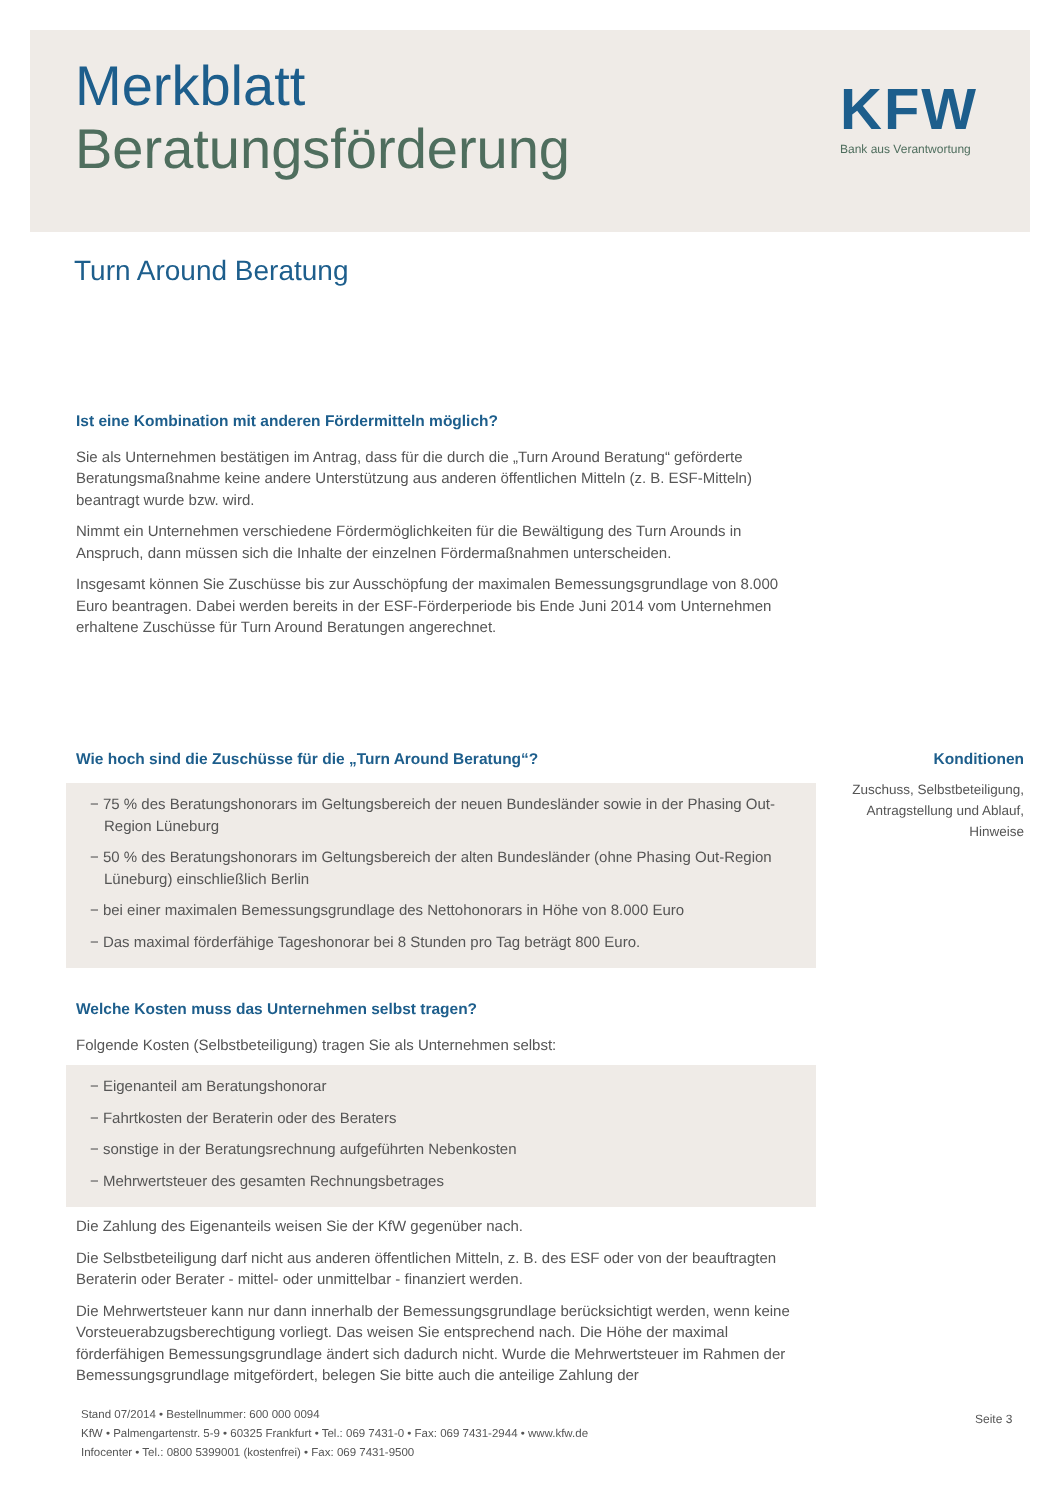Merkblatt
Beratungsförderung
KFW
Bank aus Verantwortung
Turn Around Beratung
Ist eine Kombination mit anderen Fördermitteln möglich?
Sie als Unternehmen bestätigen im Antrag, dass für die durch die „Turn Around Beratung“ geförderte Beratungsmaßnahme keine andere Unterstützung aus anderen öffentlichen Mitteln (z. B. ESF-Mitteln) beantragt wurde bzw. wird.
Nimmt ein Unternehmen verschiedene Fördermöglichkeiten für die Bewältigung des Turn Arounds in Anspruch, dann müssen sich die Inhalte der einzelnen Fördermaßnahmen unterscheiden.
Insgesamt können Sie Zuschüsse bis zur Ausschöpfung der maximalen Bemessungsgrundlage von 8.000 Euro beantragen. Dabei werden bereits in der ESF-Förderperiode bis Ende Juni 2014 vom Unternehmen erhaltene Zuschüsse für Turn Around Beratungen angerechnet.
Wie hoch sind die Zuschüsse für die „Turn Around Beratung“?
− 75 % des Beratungshonorars im Geltungsbereich der neuen Bundesländer sowie in der Phasing Out-Region Lüneburg
− 50 % des Beratungshonorars im Geltungsbereich der alten Bundesländer (ohne Phasing Out-Region Lüneburg) einschließlich Berlin
− bei einer maximalen Bemessungsgrundlage des Nettohonorars in Höhe von 8.000 Euro
− Das maximal förderfähige Tageshonorar bei 8 Stunden pro Tag beträgt 800 Euro.
Welche Kosten muss das Unternehmen selbst tragen?
Folgende Kosten (Selbstbeteiligung) tragen Sie als Unternehmen selbst:
− Eigenanteil am Beratungshonorar
− Fahrtkosten der Beraterin oder des Beraters
− sonstige in der Beratungsrechnung aufgeführten Nebenkosten
− Mehrwertsteuer des gesamten Rechnungsbetrages
Die Zahlung des Eigenanteils weisen Sie der KfW gegenüber nach.
Die Selbstbeteiligung darf nicht aus anderen öffentlichen Mitteln, z. B. des ESF oder von der beauftragten Beraterin oder Berater - mittel- oder unmittelbar - finanziert werden.
Die Mehrwertsteuer kann nur dann innerhalb der Bemessungsgrundlage berücksichtigt werden, wenn keine Vorsteuerabzugsberechtigung vorliegt. Das weisen Sie entsprechend nach. Die Höhe der maximal förderfähigen Bemessungsgrundlage ändert sich dadurch nicht. Wurde die Mehrwertsteuer im Rahmen der Bemessungsgrundlage mitgefördert, belegen Sie bitte auch die anteilige Zahlung der
Konditionen
Zuschuss, Selbstbeteiligung,
Antragstellung und Ablauf,
Hinweise
Stand 07/2014 • Bestellnummer: 600 000 0094
KfW • Palmengartenstr. 5-9 • 60325 Frankfurt • Tel.: 069 7431-0 • Fax: 069 7431-2944 • www.kfw.de
Infocenter • Tel.: 0800 5399001 (kostenfrei) • Fax: 069 7431-9500
Seite 3